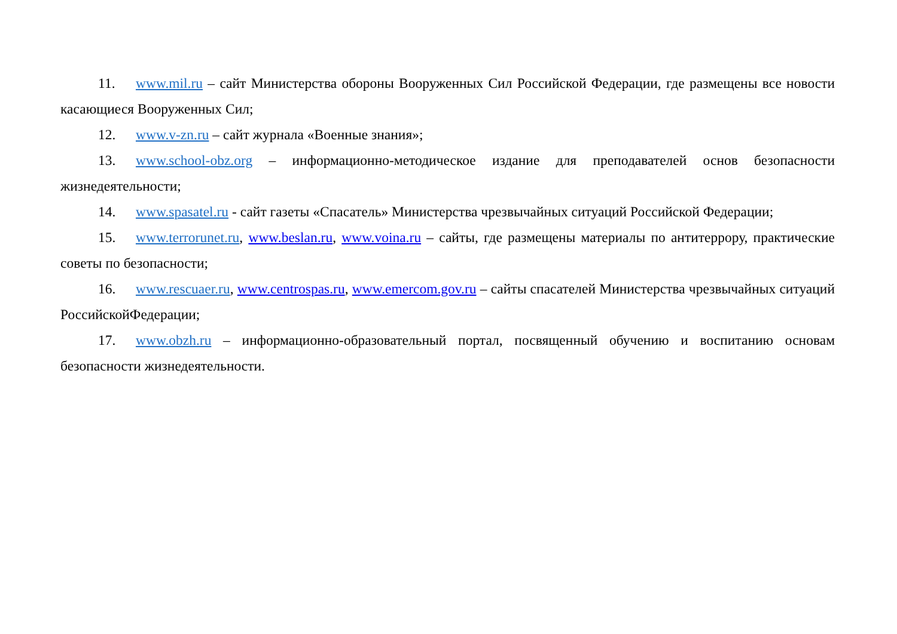11. www.mil.ru – сайт Министерства обороны Вооруженных Сил Российской Федерации, где размещены все новости касающиеся Вооруженных Сил;
12. www.v-zn.ru – сайт журнала «Военные знания»;
13. www.school-obz.org – информационно-методическое издание для преподавателей основ безопасности жизнедеятельности;
14. www.spasatel.ru - сайт газеты «Спасатель» Министерства чрезвычайных ситуаций Российской Федерации;
15. www.terrorunet.ru, www.beslan.ru, www.voina.ru – сайты, где размещены материалы по антитеррору, практические советы по безопасности;
16. www.rescuaer.ru, www.centrospas.ru, www.emercom.gov.ru – сайты спасателей Министерства чрезвычайных ситуаций РоссийскойФедерации;
17. www.obzh.ru – информационно-образовательный портал, посвященный обучению и воспитанию основам безопасности жизнедеятельности.